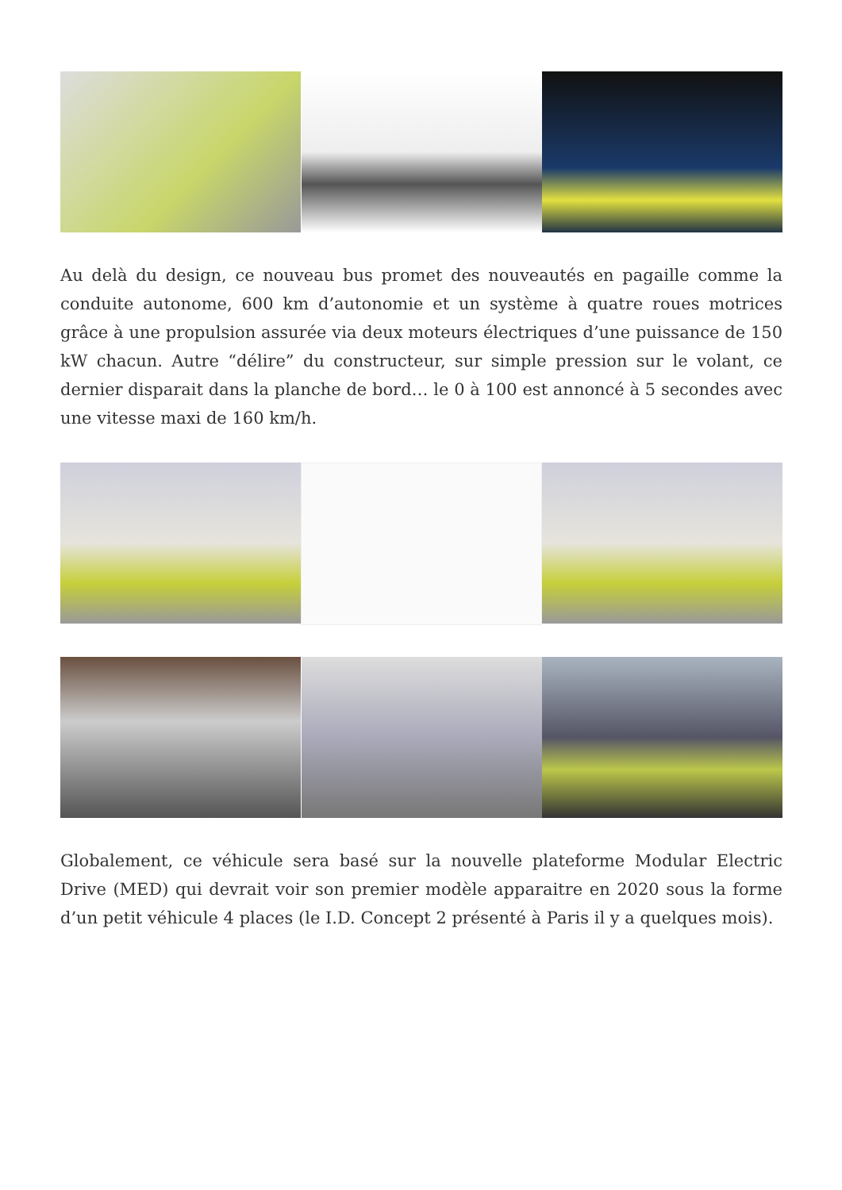Au delà du design, ce nouveau bus promet des nouveautés en pagaille comme la conduite autonome, 600 km d’autonomie et un système à quatre roues motrices grâce à une propulsion assurée via deux moteurs électriques d’une puissance de 150 kW chacun. Autre “délire” du constructeur, sur simple pression sur le volant, ce dernier disparait dans la planche de bord… le 0 à 100 est annoncé à 5 secondes avec une vitesse maxi de 160 km/h.
Globalement, ce véhicule sera basé sur la nouvelle plateforme Modular Electric Drive (MED) qui devrait voir son premier modèle apparaitre en 2020 sous la forme d’un petit véhicule 4 places (le I.D. Concept 2 présenté à Paris il y a quelques mois).